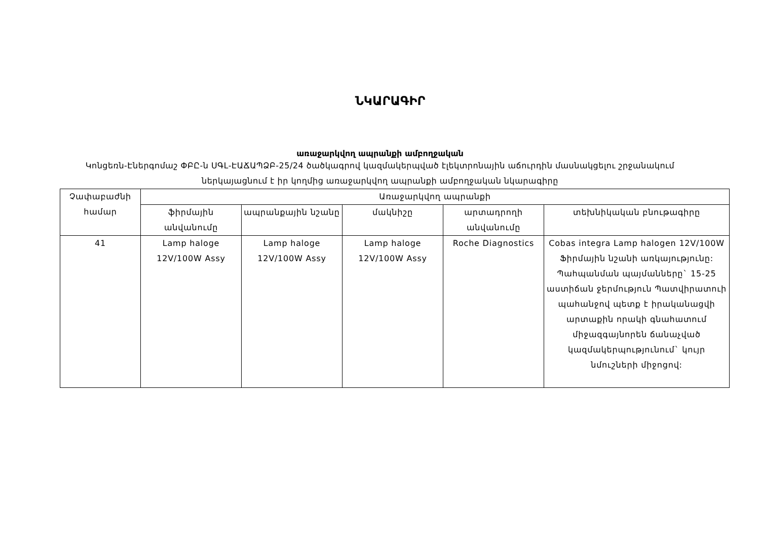ՆԿԱՐԱԳԻՐ
առաջարկվող ապրանքի ամբողջական
Կոնցեռն-Էներգոմաշ ՓԲԸ-ն ՍԳԼ-ԷԱՃԱՊՁԲ-25/24 ծածկագրով կազմակերպված էլեկտրոնային աճուրդին մասնակցելու շրջանակում ներկայացնում է իր կողմից առաջարկվող ապրանքի ամբողջական նկարագիրը
| Չափաբաժնի համար | Առաջարկվող ապրանքի | | | | |
| --- | --- | --- | --- | --- | --- |
| | ֆիրմային անվանումը | ապրանքային նշանը | մակնիշը | արտադրողի անվանումը | տեխնիկական բնութագիրը |
| 41 | Lamp haloge 12V/100W Assy | Lamp haloge 12V/100W Assy | Lamp haloge 12V/100W Assy | Roche Diagnostics | Cobas integra Lamp halogen 12V/100W Ֆիրմային նշանի առկայությունը: Պահպանման պայմանները` 15-25 աստիճան ջերմություն Պատվիրատուի պահանջով պետք է իրականացվի արտաքին որակի գնահատում միջազգայնորեն ճանաչված կազմակերպությունում` կույր նմուշների միջոցով: |